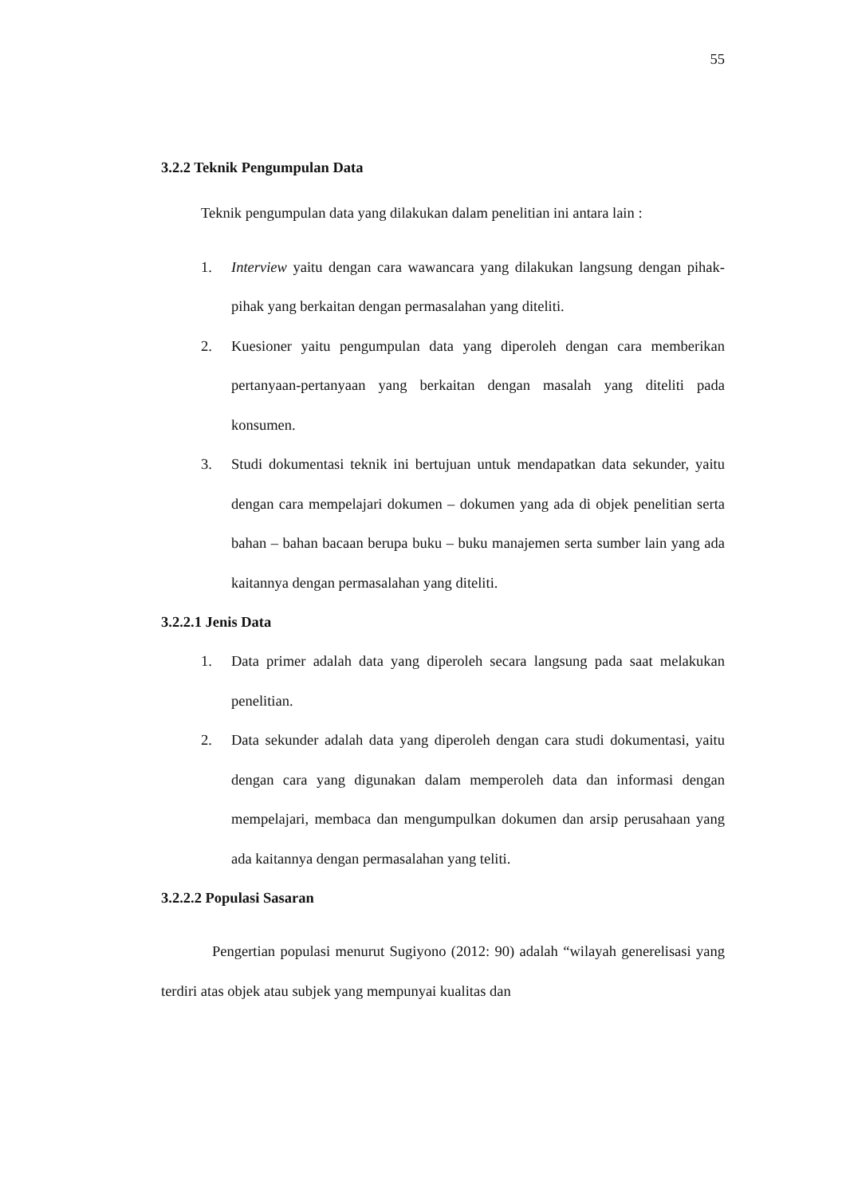55
3.2.2 Teknik Pengumpulan Data
Teknik pengumpulan data yang dilakukan dalam penelitian ini antara lain :
1. Interview yaitu dengan cara wawancara yang dilakukan langsung dengan pihak-pihak yang berkaitan dengan permasalahan yang diteliti.
2. Kuesioner yaitu pengumpulan data yang diperoleh dengan cara memberikan pertanyaan-pertanyaan yang berkaitan dengan masalah yang diteliti pada konsumen.
3. Studi dokumentasi teknik ini bertujuan untuk mendapatkan data sekunder, yaitu dengan cara mempelajari dokumen – dokumen yang ada di objek penelitian serta bahan – bahan bacaan berupa buku – buku manajemen serta sumber lain yang ada kaitannya dengan permasalahan yang diteliti.
3.2.2.1 Jenis Data
1. Data primer adalah data yang diperoleh secara langsung pada saat melakukan penelitian.
2. Data sekunder adalah data yang diperoleh dengan cara studi dokumentasi, yaitu dengan cara yang digunakan dalam memperoleh data dan informasi dengan mempelajari, membaca dan mengumpulkan dokumen dan arsip perusahaan yang ada kaitannya dengan permasalahan yang teliti.
3.2.2.2 Populasi Sasaran
Pengertian populasi menurut Sugiyono (2012: 90) adalah “wilayah generelisasi yang terdiri atas objek atau subjek yang mempunyai kualitas dan